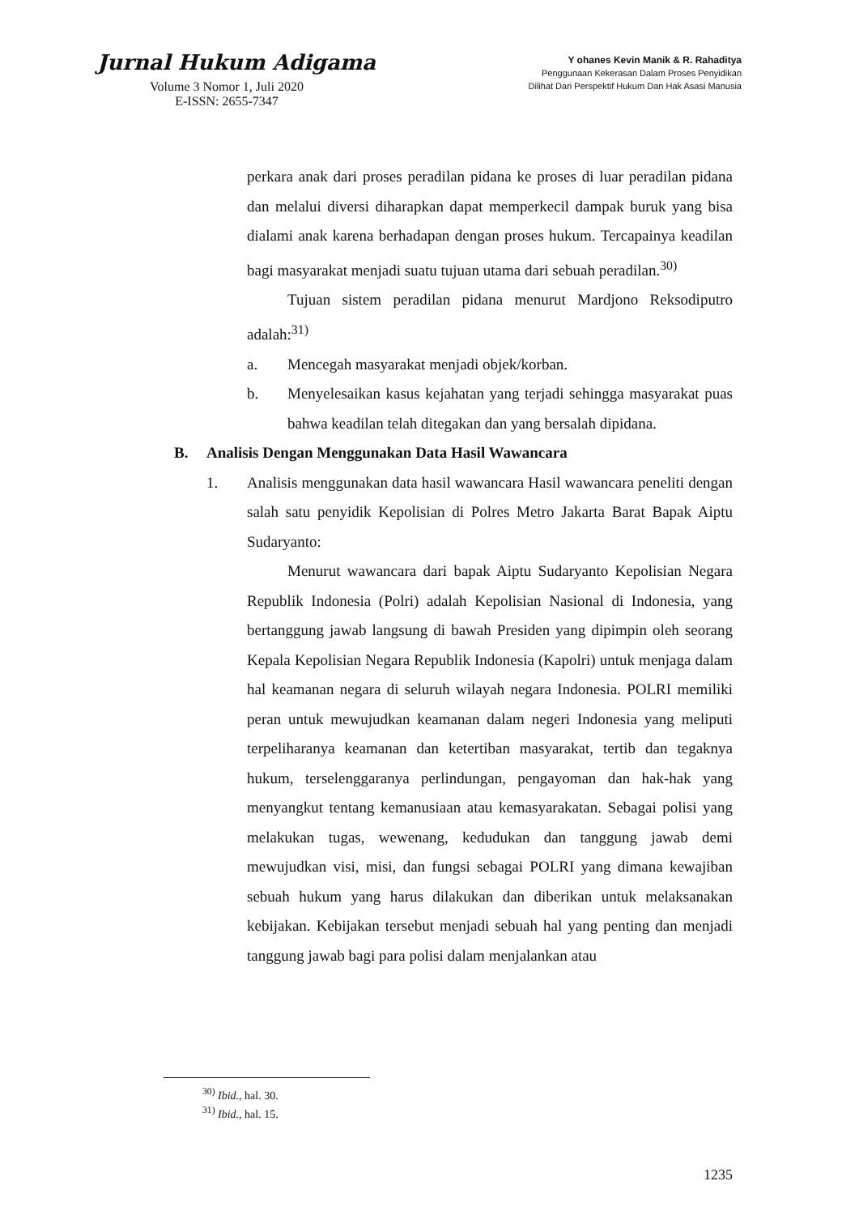Jurnal Hukum Adigama
Volume 3 Nomor 1, Juli 2020
E-ISSN: 2655-7347
Y ohanes Kevin Manik & R. Rahaditya
Penggunaan Kekerasan Dalam Proses Penyidikan
Dilihat Dari Perspektif Hukum Dan Hak Asasi Manusia
perkara anak dari proses peradilan pidana ke proses di luar peradilan pidana dan melalui diversi diharapkan dapat memperkecil dampak buruk yang bisa dialami anak karena berhadapan dengan proses hukum. Tercapainya keadilan bagi masyarakat menjadi suatu tujuan utama dari sebuah peradilan.<sup>30)</sup>
Tujuan sistem peradilan pidana menurut Mardjono Reksodiputro adalah:<sup>31)</sup>
a. Mencegah masyarakat menjadi objek/korban.
b. Menyelesaikan kasus kejahatan yang terjadi sehingga masyarakat puas bahwa keadilan telah ditegakan dan yang bersalah dipidana.
B. Analisis Dengan Menggunakan Data Hasil Wawancara
1. Analisis menggunakan data hasil wawancara Hasil wawancara peneliti dengan salah satu penyidik Kepolisian di Polres Metro Jakarta Barat Bapak Aiptu Sudaryanto:
Menurut wawancara dari bapak Aiptu Sudaryanto Kepolisian Negara Republik Indonesia (Polri) adalah Kepolisian Nasional di Indonesia, yang bertanggung jawab langsung di bawah Presiden yang dipimpin oleh seorang Kepala Kepolisian Negara Republik Indonesia (Kapolri) untuk menjaga dalam hal keamanan negara di seluruh wilayah negara Indonesia. POLRI memiliki peran untuk mewujudkan keamanan dalam negeri Indonesia yang meliputi terpeliharanya keamanan dan ketertiban masyarakat, tertib dan tegaknya hukum, terselenggaranya perlindungan, pengayoman dan hak-hak yang menyangkut tentang kemanusiaan atau kemasyarakatan. Sebagai polisi yang melakukan tugas, wewenang, kedudukan dan tanggung jawab demi mewujudkan visi, misi, dan fungsi sebagai POLRI yang dimana kewajiban sebuah hukum yang harus dilakukan dan diberikan untuk melaksanakan kebijakan. Kebijakan tersebut menjadi sebuah hal yang penting dan menjadi tanggung jawab bagi para polisi dalam menjalankan atau
<sup>30)</sup> Ibid., hal. 30.
<sup>31)</sup> Ibid., hal. 15.
1235